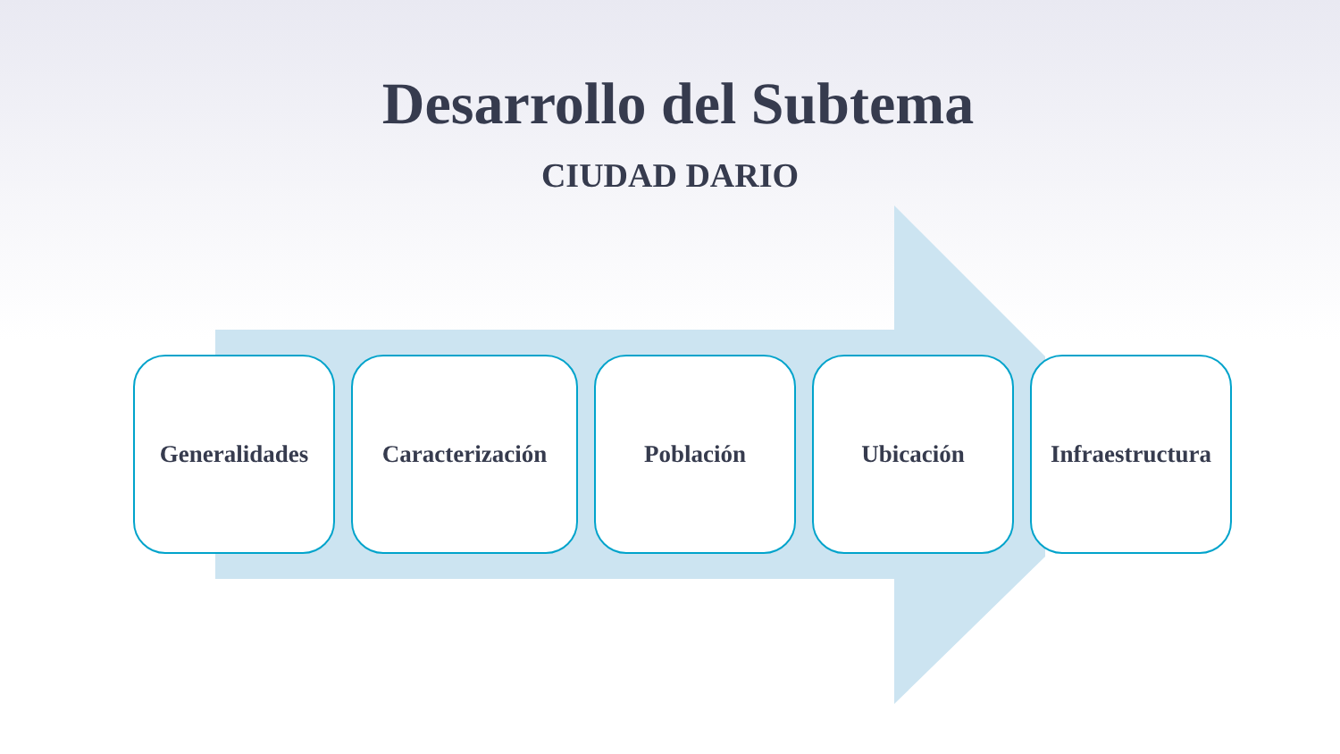Desarrollo del Subtema
CIUDAD DARIO
Generalidades Caracterización Población Ubicación Infraestructura